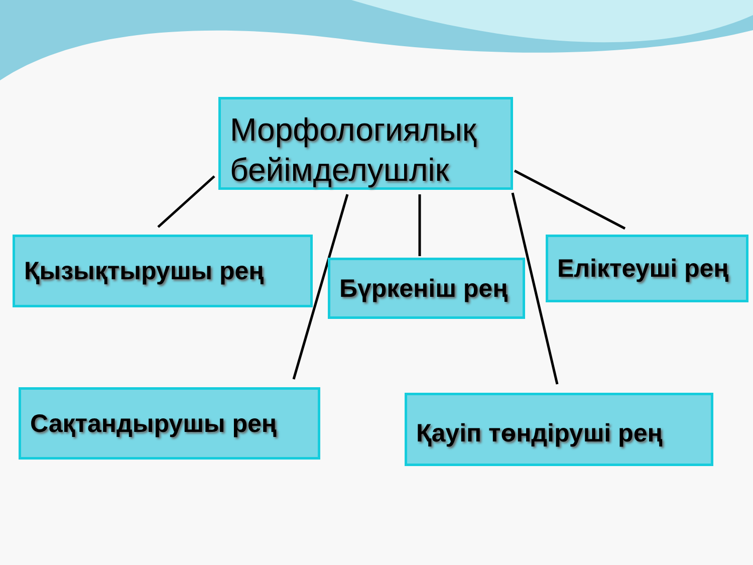Морфологиялық бейімделушлік
Қызықтырушы рең
Бүркеніш рең
Еліктеуші рең
Сақтандырушы рең Қауіп төндіруші рең